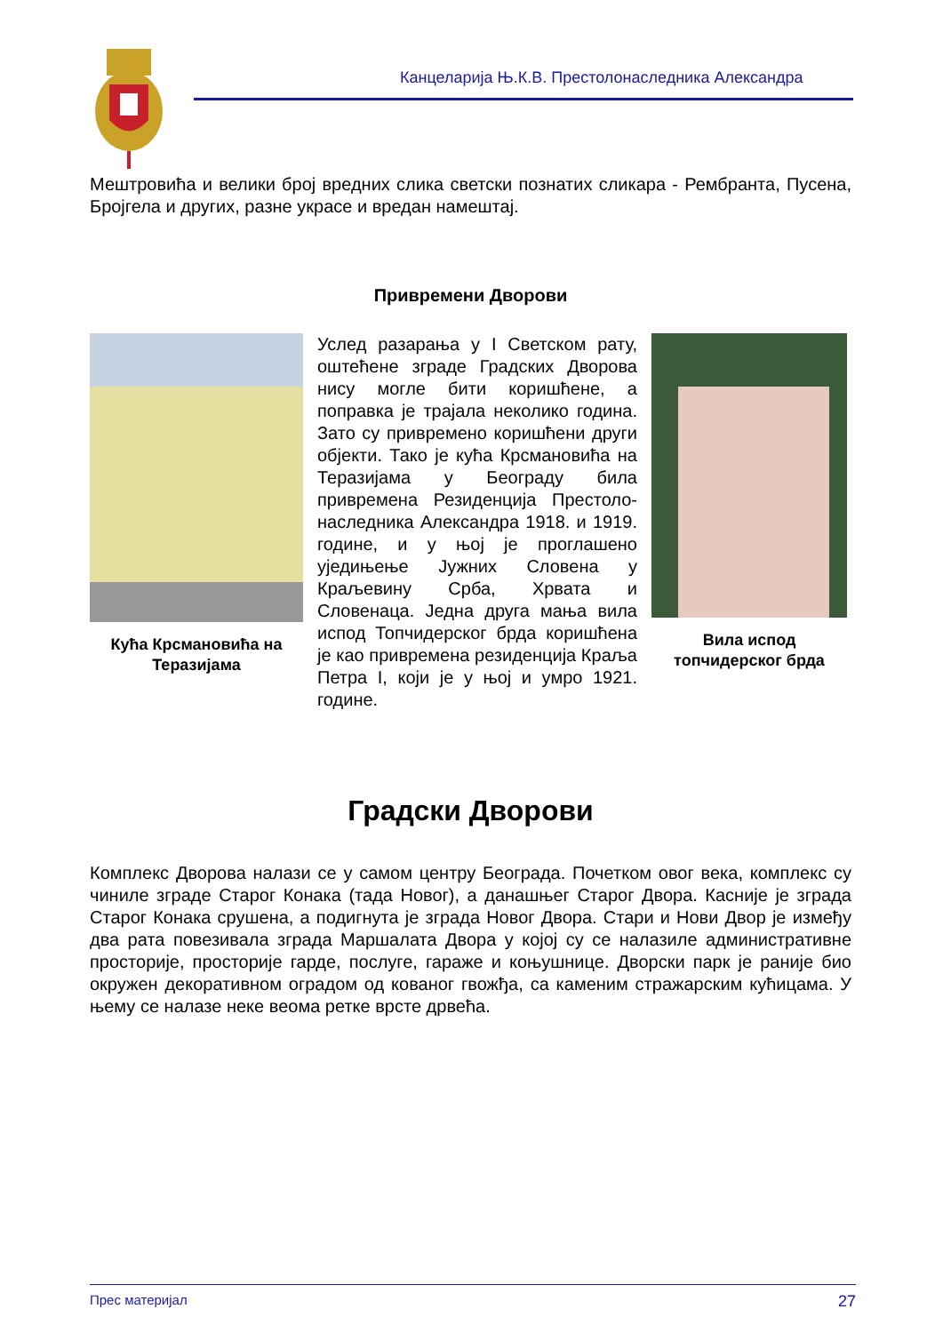Канцеларија Њ.К.В. Престолонаследника Александра
Мештровића и велики број вредних слика светски познатих сликара - Рембранта, Пусена, Бројгела и других, разне украсе и вредан намештај.
Привремени Дворови
Кућа Крсмановића на Теразијама
Услед разарања у I Светском рату, оштећене зграде Градских Дворова нису могле бити коришћене, а поправка је трајала неколико година. Зато су привремено коришћени други објекти. Тако је кућа Крсмановића на Теразијама у Београду била привремена Резиденција Престоло-наследника Александра 1918. и 1919. године, и у њој је проглашено уједињење Јужних Словена у Краљевину Срба, Хрвата и Словенаца. Једна друга мања вила испод Топчидерског брда коришћена је као привремена резиденција Краља Петра I, који је у њој и умро 1921. године.
Вила испод топчидерског брда
Градски Дворови
Комплекс Дворова налази се у самом центру Београда. Почетком овог века, комплекс су чиниле зграде Старог Конака (тада Новог), а данашњег Старог Двора. Касније је зграда Старог Конака срушена, а подигнута је зграда Новог Двора. Стари и Нови Двор је између два рата повезивала зграда Маршалата Двора у којој су се налазиле административне просторије, просторије гарде, послуге, гараже и коњушнице. Дворски парк је раније био окружен декоративном оградом од кованог гвожђа, са каменим стражарским кућицама. У њему се налазе неке веома ретке врсте дрвећа.
Прес материјал 27